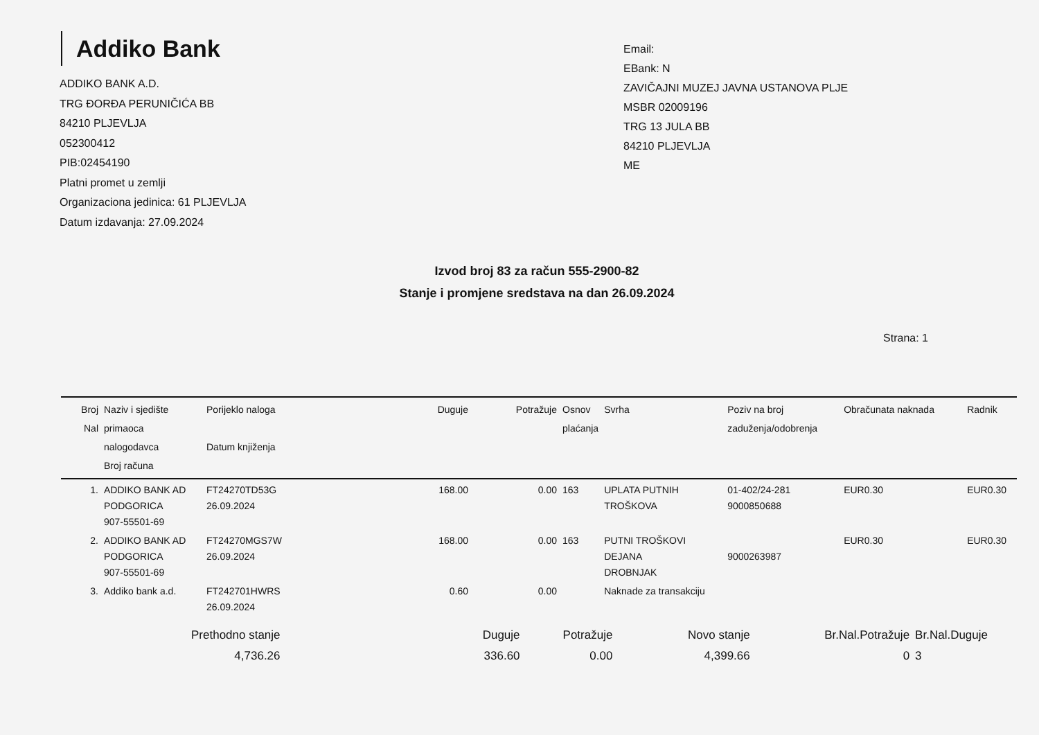Addiko Bank
ADDIKO BANK A.D.
TRG ĐORĐA PERUNIČIĆA BB
84210 PLJEVLJA
052300412
PIB:02454190
Platni promet u zemlji
Organizaciona jedinica: 61 PLJEVLJA
Datum izdavanja: 27.09.2024
Email:
EBank: N
ZAVIČAJNI MUZEJ JAVNA USTANOVA PLJE
MSBR 02009196
TRG 13 JULA BB
84210 PLJEVLJA
ME
Izvod broj 83 za račun 555-2900-82
Stanje i promjene sredstava na dan 26.09.2024
Strana: 1
| Broj Nal | Naziv i sjedište primaoca nalogodavca Broj računa | Porijeklo naloga Datum knjiženja | Duguje | Potražuje | Osnov plaćanja | Svrha | Poziv na broj zaduženja/odobrenja | Obračunata naknada | Radnik |
| --- | --- | --- | --- | --- | --- | --- | --- | --- | --- |
| 1. | ADDIKO BANK AD PODGORICA 907-55501-69 | FT24270TD53G 26.09.2024 | 168.00 | 0.00 | 163 | UPLATA PUTNIH TROŠKOVA | 01-402/24-281 9000850688 | EUR0.30 | EUR0.30 |
| 2. | ADDIKO BANK AD PODGORICA 907-55501-69 | FT24270MGS7W 26.09.2024 | 168.00 | 0.00 | 163 | PUTNI TROŠKOVI DEJANA DROBNJAK | 9000263987 | EUR0.30 | EUR0.30 |
| 3. | Addiko bank a.d. | FT242701HWRS 26.09.2024 | 0.60 | 0.00 | | Naknade za transakciju | | | |
| Prethodno stanje 4,736.26 | Duguje 336.60 | Potražuje 0.00 | Novo stanje 4,399.66 | Br.Nal.Potražuje 0 | Br.Nal.Duguje 3 |